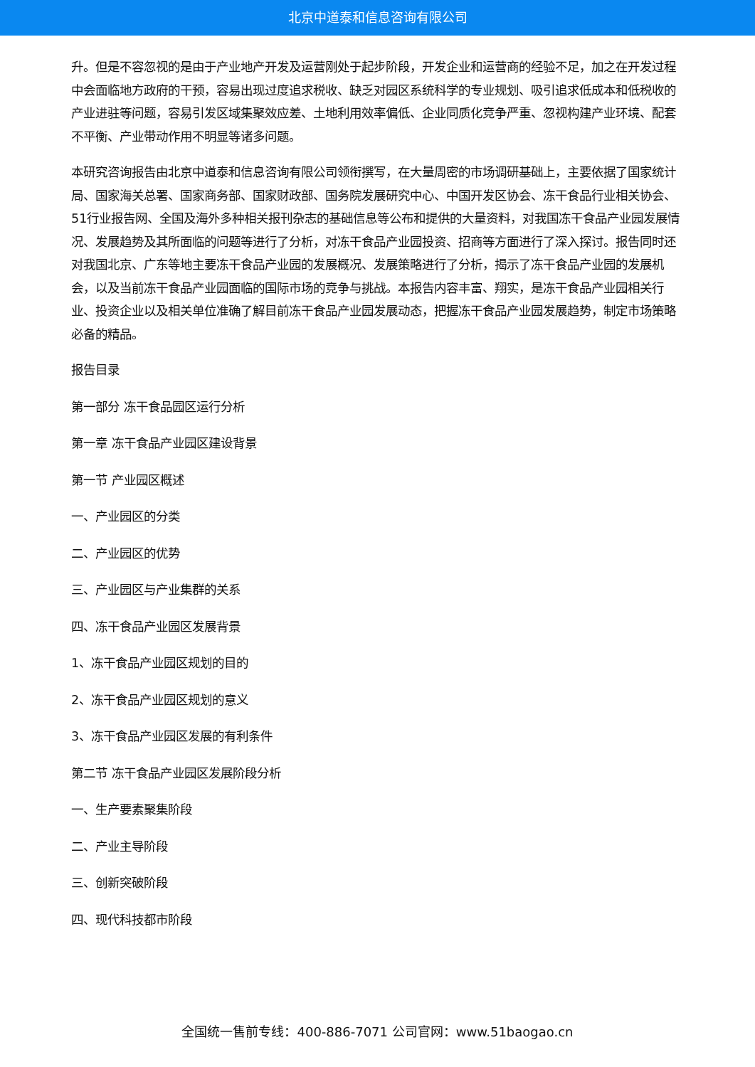北京中道泰和信息咨询有限公司
升。但是不容忽视的是由于产业地产开发及运营刚处于起步阶段，开发企业和运营商的经验不足，加之在开发过程中会面临地方政府的干预，容易出现过度追求税收、缺乏对园区系统科学的专业规划、吸引追求低成本和低税收的产业进驻等问题，容易引发区域集聚效应差、土地利用效率偏低、企业同质化竞争严重、忽视构建产业环境、配套不平衡、产业带动作用不明显等诸多问题。
本研究咨询报告由北京中道泰和信息咨询有限公司领衔撰写，在大量周密的市场调研基础上，主要依据了国家统计局、国家海关总署、国家商务部、国家财政部、国务院发展研究中心、中国开发区协会、冻干食品行业相关协会、51行业报告网、全国及海外多种相关报刊杂志的基础信息等公布和提供的大量资料，对我国冻干食品产业园发展情况、发展趋势及其所面临的问题等进行了分析，对冻干食品产业园投资、招商等方面进行了深入探讨。报告同时还对我国北京、广东等地主要冻干食品产业园的发展概况、发展策略进行了分析，揭示了冻干食品产业园的发展机会，以及当前冻干食品产业园面临的国际市场的竞争与挑战。本报告内容丰富、翔实，是冻干食品产业园相关行业、投资企业以及相关单位准确了解目前冻干食品产业园发展动态，把握冻干食品产业园发展趋势，制定市场策略必备的精品。
报告目录
第一部分 冻干食品园区运行分析
第一章 冻干食品产业园区建设背景
第一节 产业园区概述
一、产业园区的分类
二、产业园区的优势
三、产业园区与产业集群的关系
四、冻干食品产业园区发展背景
1、冻干食品产业园区规划的目的
2、冻干食品产业园区规划的意义
3、冻干食品产业园区发展的有利条件
第二节 冻干食品产业园区发展阶段分析
一、生产要素聚集阶段
二、产业主导阶段
三、创新突破阶段
四、现代科技都市阶段
全国统一售前专线：400-886-7071 公司官网：www.51baogao.cn